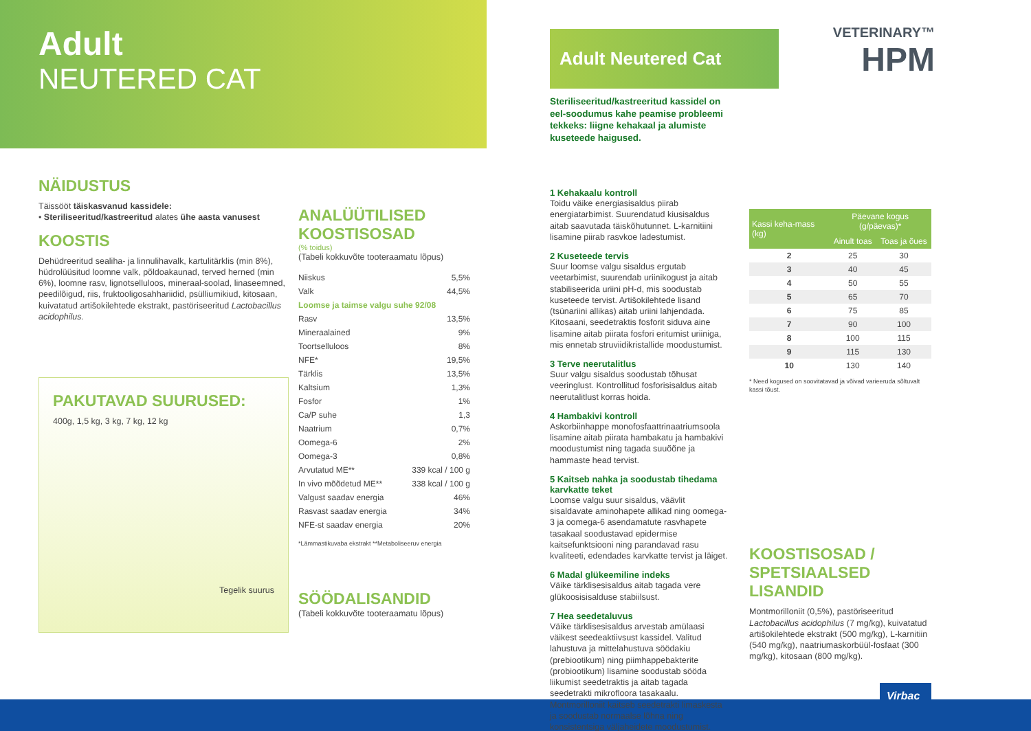Adult
NEUTERED CAT
NÄIDUSTUS
Täissööt täiskasvanud kassidele:
• Steriliseeritud/kastreeritud alates ühe aasta vanusest
KOOSTIS
Dehüdreeritud sealiha- ja linnulihavalk, kartulitärklis (min 8%), hüdrolüüsitud loomne valk, põldoakaunad, terved herned (min 6%), loomne rasv, lignotselluloos, mineraal-soolad, linaseemned, peedilõigud, riis, fruktooligosahhariidid, psülliumikiud, kitosaan, kuivatatud artišokilehtede ekstrakt, pastöriseeritud Lactobacillus acidophilus.
PAKUTAVAD SUURUSED:
400g, 1,5 kg, 3 kg, 7 kg, 12 kg
Tegelik suurus
ANALÜÜTILISED KOOSTISOSAD
(% toidus)
(Tabeli kokkuvõte tooteraamatu lõpus)
| Niiskus | 5,5% |
| Valk | 44,5% |
| Loomse ja taimse valgu suhe 92/08 | |
| Rasv | 13,5% |
| Mineraalained | 9% |
| Toortselluloos | 8% |
| NFE* | 19,5% |
| Tärklis | 13,5% |
| Kaltsium | 1,3% |
| Fosfor | 1% |
| Ca/P suhe | 1,3 |
| Naatrium | 0,7% |
| Oomega-6 | 2% |
| Oomega-3 | 0,8% |
| Arvutatud ME** | 339 kcal / 100 g |
| In vivo mõõdetud ME** | 338 kcal / 100 g |
| Valgust saadav energia | 46% |
| Rasvast saadav energia | 34% |
| NFE-st saadav energia | 20% |
*Lämmastikuvaba ekstrakt **Metaboliseeruv energia
SÖÖDALISANDID
(Tabeli kokkuvõte tooteraamatu lõpus)
Adult Neutered Cat
Steriliseeritud/kastreeritud kassidel on eel-soodumus kahe peamise probleemi tekkeks: liigne kehakaal ja alumiste kuseteede haigused.
1 Kehakaalu kontroll
Toidu väike energiasisaldus piirab energiatarbimist. Suurendatud kiusisaldus aitab saavutada täiskõhutunnet. L-karnitiini lisamine piirab rasvkoe ladestumist.
2 Kuseteede tervis
Suur loomse valgu sisaldus ergutab veetarbimist, suurendab uriinikogust ja aitab stabiliseerida uriini pH-d, mis soodustab kuseteede tervist. Artišokilehtede lisand (tsünariini allikas) aitab uriini lahjendada. Kitosaani, seedetraktis fosforit siduva aine lisamine aitab piirata fosfori eritumist uriiniga, mis ennetab struviidikristallide moodustumist.
3 Terve neerutalitlus
Suur valgu sisaldus soodustab tõhusat veeringlust. Kontrollitud fosforisisaldus aitab neerutalitlust korras hoida.
4 Hambakivi kontroll
Askorbiinhappe monofosfaattrinaatriumsoola lisamine aitab piirata hambakatu ja hambakivi moodustumist ning tagada suuõõne ja hammaste head tervist.
5 Kaitseb nahka ja soodustab tihedama karvkatte teket
Loomse valgu suur sisaldus, väävlit sisaldavate aminohapete allikad ning oomega-3 ja oomega-6 asendamatute rasvhapete tasakaal soodustavad epidermise kaitsefunktsiooni ning parandavad rasu kvaliteeti, edendades karvkatte tervist ja läiget.
6 Madal glükeemiline indeks
Väike tärklisesisaldus aitab tagada vere glükoosisisalduse stabiilsust.
7 Hea seedetaluvus
Väike tärklisesisaldus arvestab amülaasi väikest seedeaktiivsust kassidel. Valitud lahustuva ja mittelahustuva söödakiu (prebiootikum) ning piimhappebakterite (probiootikum) lisamine soodustab sööda liikumist seedetraktis ja aitab tagada seedetrakti mikrofloora tasakaalu. Montmorilloniit kaitseb seedetrakti limaskesta ja soodustab normaalse lõhna ning konsistentsiga väljaheidete moodustumist.
VETERINARY™
HPM
| Kassi keha-mass (kg) | Päevane kogus (g/päevas)* | |
| --- | --- | --- |
| | Ainult toas | Toas ja õues |
| 2 | 25 | 30 |
| 3 | 40 | 45 |
| 4 | 50 | 55 |
| 5 | 65 | 70 |
| 6 | 75 | 85 |
| 7 | 90 | 100 |
| 8 | 100 | 115 |
| 9 | 115 | 130 |
| 10 | 130 | 140 |
* Need kogused on soovitatavad ja võivad varieeruda sõltuvalt kassi tõust.
KOOSTISOSAD / SPETSIAALSED LISANDID
Montmorilloniit (0,5%), pastöriseeritud Lactobacillus acidophilus (7 mg/kg), kuivatatud artišokilehtede ekstrakt (500 mg/kg), L-karnitiin (540 mg/kg), naatriumaskorbüül-fosfaat (300 mg/kg), kitosaan (800 mg/kg).
Virbac